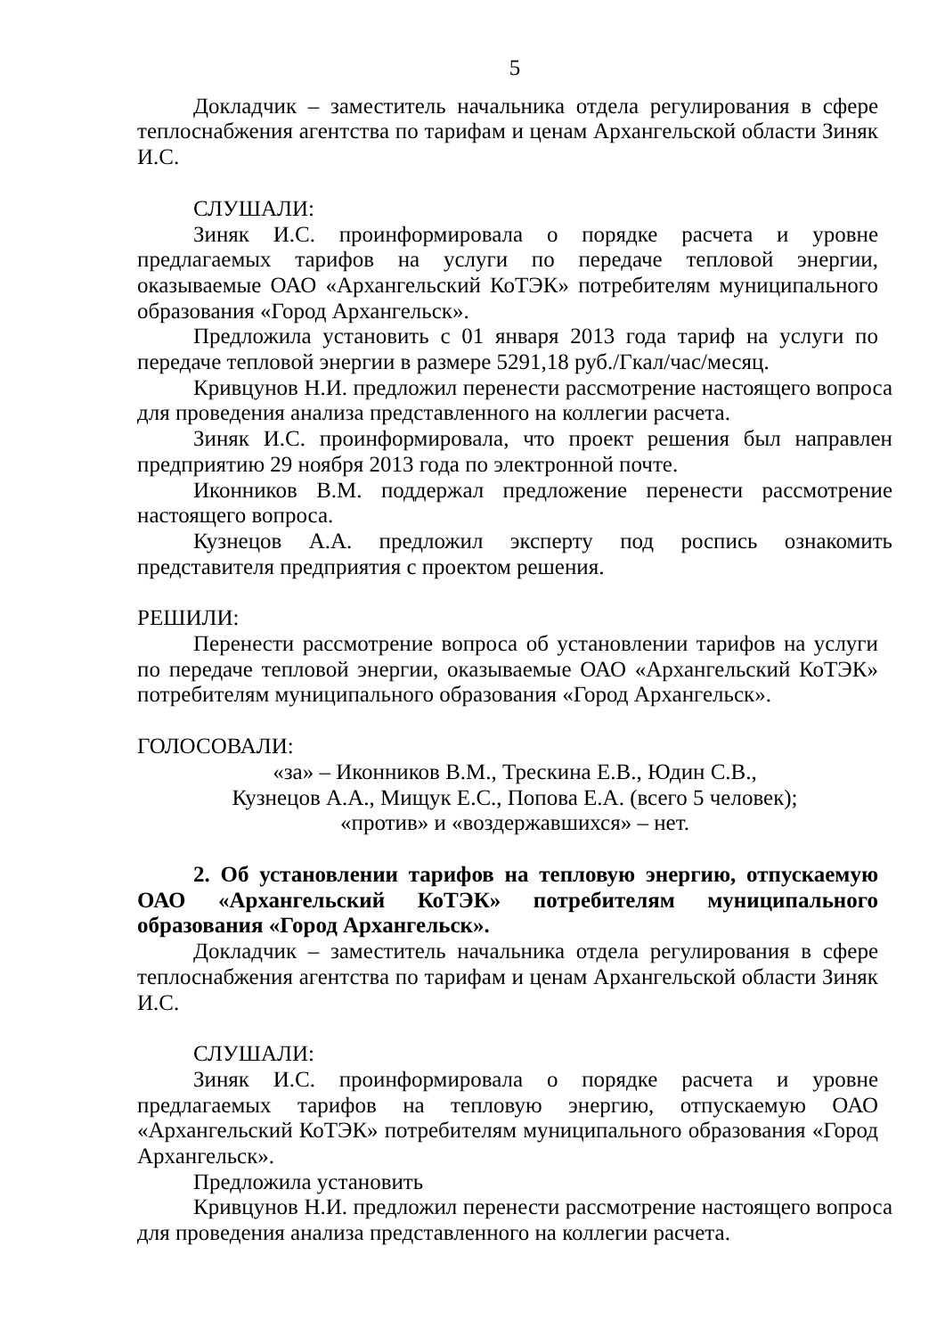5
Докладчик – заместитель начальника отдела регулирования в сфере теплоснабжения агентства по тарифам и ценам Архангельской области Зиняк И.С.
СЛУШАЛИ:
Зиняк И.С. проинформировала о порядке расчета и уровне предлагаемых тарифов на услуги по передаче тепловой энергии, оказываемые ОАО «Архангельский КоТЭК» потребителям муниципального образования «Город Архангельск».
Предложила установить с 01 января 2013 года тариф на услуги по передаче тепловой энергии в размере 5291,18 руб./Гкал/час/месяц.
Кривцунов Н.И. предложил перенести рассмотрение настоящего вопроса для проведения анализа представленного на коллегии расчета.
Зиняк И.С. проинформировала, что проект решения был направлен предприятию 29 ноября 2013 года по электронной почте.
Иконников В.М. поддержал предложение перенести рассмотрение настоящего вопроса.
Кузнецов А.А. предложил эксперту под роспись ознакомить представителя предприятия с проектом решения.
РЕШИЛИ:
Перенести рассмотрение вопроса об установлении тарифов на услуги по передаче тепловой энергии, оказываемые ОАО «Архангельский КоТЭК» потребителям муниципального образования «Город Архангельск».
ГОЛОСОВАЛИ:
«за» – Иконников В.М., Трескина Е.В., Юдин С.В.,
Кузнецов А.А., Мищук Е.С., Попова Е.А. (всего 5 человек);
«против» и «воздержавшихся» – нет.
2. Об установлении тарифов на тепловую энергию, отпускаемую ОАО «Архангельский КоТЭК» потребителям муниципального образования «Город Архангельск».
Докладчик – заместитель начальника отдела регулирования в сфере теплоснабжения агентства по тарифам и ценам Архангельской области Зиняк И.С.
СЛУШАЛИ:
Зиняк И.С. проинформировала о порядке расчета и уровне предлагаемых тарифов на тепловую энергию, отпускаемую ОАО «Архангельский КоТЭК» потребителям муниципального образования «Город Архангельск».
Предложила установить
Кривцунов Н.И. предложил перенести рассмотрение настоящего вопроса для проведения анализа представленного на коллегии расчета.